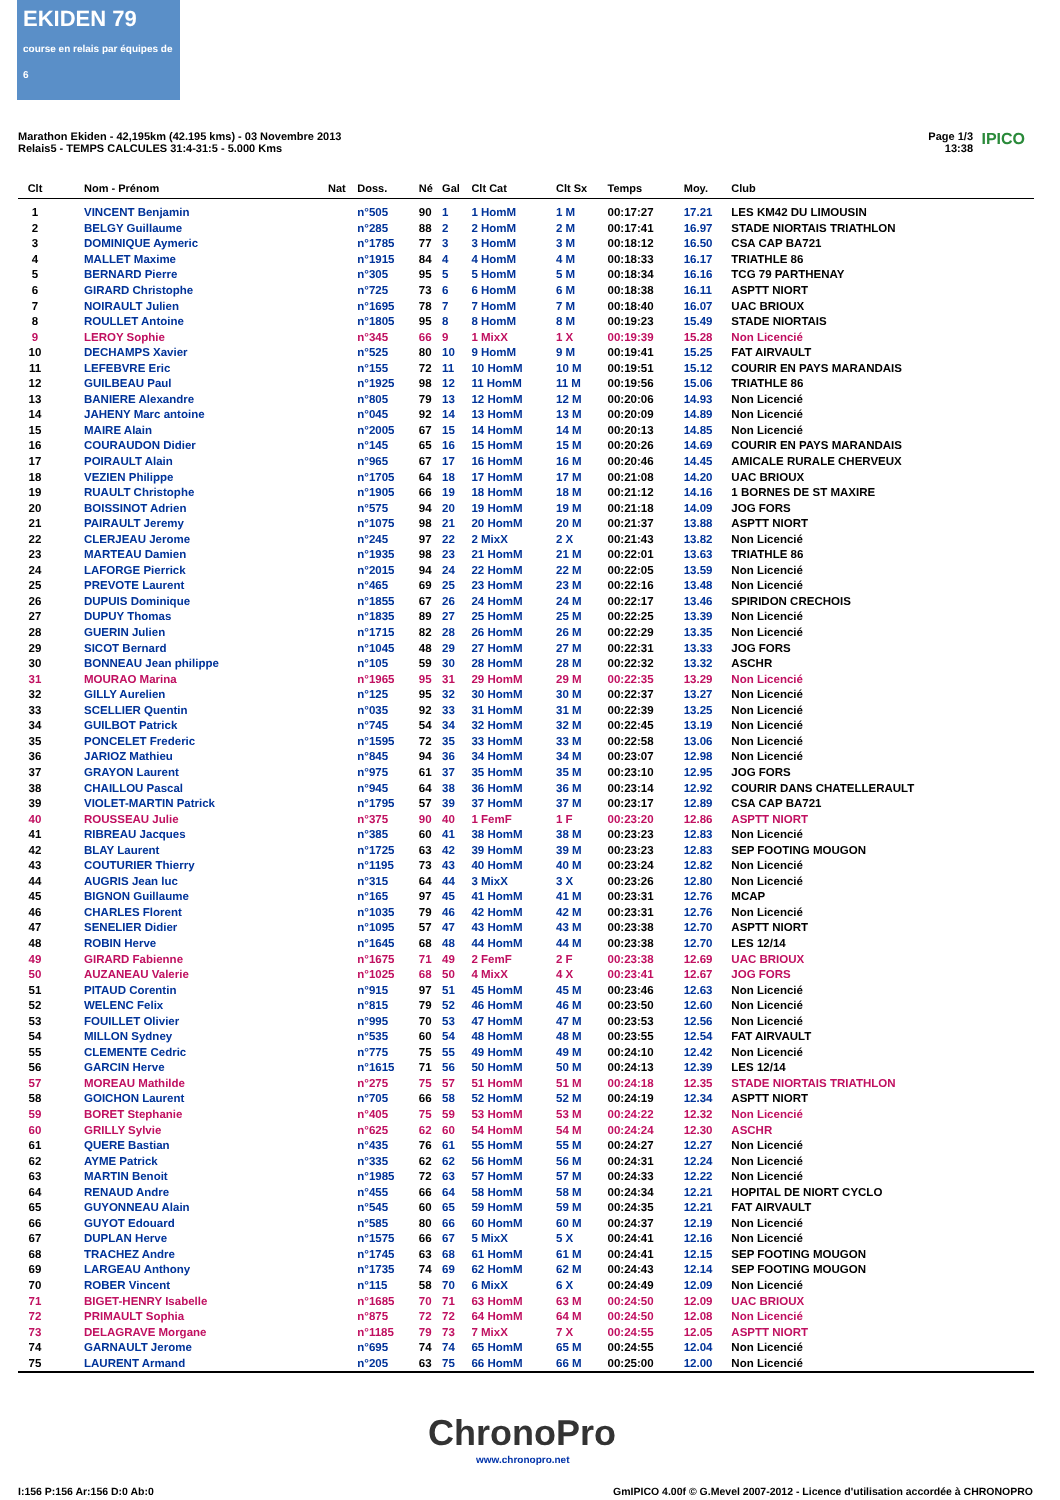EKIDEN 79
course en relais par équipes de 6
Marathon Ekiden - 42,195km (42.195 kms) - 03 Novembre 2013
Relais5 - TEMPS CALCULES 31:4-31:5 - 5.000 Kms
Page 1/3
13:38
IPICO
| Clt | Nom - Prénom | Nat | Doss. | Né | Gal | Clt Cat | Clt Sx | Temps | Moy. | Club |
| --- | --- | --- | --- | --- | --- | --- | --- | --- | --- | --- |
| 1 | VINCENT Benjamin | | n°505 | 90 | 1 | 1 HomM | 1 M | 00:17:27 | 17.21 | LES KM42 DU LIMOUSIN |
| 2 | BELGY Guillaume | | n°285 | 88 | 2 | 2 HomM | 2 M | 00:17:41 | 16.97 | STADE NIORTAIS TRIATHLON |
| 3 | DOMINIQUE Aymeric | | n°1785 | 77 | 3 | 3 HomM | 3 M | 00:18:12 | 16.50 | CSA CAP BA721 |
| 4 | MALLET Maxime | | n°1915 | 84 | 4 | 4 HomM | 4 M | 00:18:33 | 16.17 | TRIATHLE 86 |
| 5 | BERNARD Pierre | | n°305 | 95 | 5 | 5 HomM | 5 M | 00:18:34 | 16.16 | TCG 79 PARTHENAY |
| 6 | GIRARD Christophe | | n°725 | 73 | 6 | 6 HomM | 6 M | 00:18:38 | 16.11 | ASPTT NIORT |
| 7 | NOIRAULT Julien | | n°1695 | 78 | 7 | 7 HomM | 7 M | 00:18:40 | 16.07 | UAC BRIOUX |
| 8 | ROULLET Antoine | | n°1805 | 95 | 8 | 8 HomM | 8 M | 00:19:23 | 15.49 | STADE NIORTAIS |
| 9 | LEROY Sophie | | n°345 | 66 | 9 | 1 MixX | 1 X | 00:19:39 | 15.28 | Non Licencié |
| 10 | DECHAMPS Xavier | | n°525 | 80 | 10 | 9 HomM | 9 M | 00:19:41 | 15.25 | FAT AIRVAULT |
| 11 | LEFEBVRE Eric | | n°155 | 72 | 11 | 10 HomM | 10 M | 00:19:51 | 15.12 | COURIR EN PAYS MARANDAIS |
| 12 | GUILBEAU Paul | | n°1925 | 98 | 12 | 11 HomM | 11 M | 00:19:56 | 15.06 | TRIATHLE 86 |
| 13 | BANIERE Alexandre | | n°805 | 79 | 13 | 12 HomM | 12 M | 00:20:06 | 14.93 | Non Licencié |
| 14 | JAHENY Marc antoine | | n°045 | 92 | 14 | 13 HomM | 13 M | 00:20:09 | 14.89 | Non Licencié |
| 15 | MAIRE Alain | | n°2005 | 67 | 15 | 14 HomM | 14 M | 00:20:13 | 14.85 | Non Licencié |
| 16 | COURAUDON Didier | | n°145 | 65 | 16 | 15 HomM | 15 M | 00:20:26 | 14.69 | COURIR EN PAYS MARANDAIS |
| 17 | POIRAULT Alain | | n°965 | 67 | 17 | 16 HomM | 16 M | 00:20:46 | 14.45 | AMICALE RURALE CHERVEUX |
| 18 | VEZIEN Philippe | | n°1705 | 64 | 18 | 17 HomM | 17 M | 00:21:08 | 14.20 | UAC BRIOUX |
| 19 | RUAULT Christophe | | n°1905 | 66 | 19 | 18 HomM | 18 M | 00:21:12 | 14.16 | 1 BORNES DE ST MAXIRE |
| 20 | BOISSINOT Adrien | | n°575 | 94 | 20 | 19 HomM | 19 M | 00:21:18 | 14.09 | JOG FORS |
| 21 | PAIRAULT Jeremy | | n°1075 | 98 | 21 | 20 HomM | 20 M | 00:21:37 | 13.88 | ASPTT NIORT |
| 22 | CLERJEAU Jerome | | n°245 | 97 | 22 | 2 MixX | 2 X | 00:21:43 | 13.82 | Non Licencié |
| 23 | MARTEAU Damien | | n°1935 | 98 | 23 | 21 HomM | 21 M | 00:22:01 | 13.63 | TRIATHLE 86 |
| 24 | LAFORGE Pierrick | | n°2015 | 94 | 24 | 22 HomM | 22 M | 00:22:05 | 13.59 | Non Licencié |
| 25 | PREVOTE Laurent | | n°465 | 69 | 25 | 23 HomM | 23 M | 00:22:16 | 13.48 | Non Licencié |
| 26 | DUPUIS Dominique | | n°1855 | 67 | 26 | 24 HomM | 24 M | 00:22:17 | 13.46 | SPIRIDON CRECHOIS |
| 27 | DUPUY Thomas | | n°1835 | 89 | 27 | 25 HomM | 25 M | 00:22:25 | 13.39 | Non Licencié |
| 28 | GUERIN Julien | | n°1715 | 82 | 28 | 26 HomM | 26 M | 00:22:29 | 13.35 | Non Licencié |
| 29 | SICOT Bernard | | n°1045 | 48 | 29 | 27 HomM | 27 M | 00:22:31 | 13.33 | JOG FORS |
| 30 | BONNEAU Jean philippe | | n°105 | 59 | 30 | 28 HomM | 28 M | 00:22:32 | 13.32 | ASCHR |
| 31 | MOURAO Marina | | n°1965 | 95 | 31 | 29 HomM | 29 M | 00:22:35 | 13.29 | Non Licencié |
| 32 | GILLY Aurelien | | n°125 | 95 | 32 | 30 HomM | 30 M | 00:22:37 | 13.27 | Non Licencié |
| 33 | SCELLIER Quentin | | n°035 | 92 | 33 | 31 HomM | 31 M | 00:22:39 | 13.25 | Non Licencié |
| 34 | GUILBOT Patrick | | n°745 | 54 | 34 | 32 HomM | 32 M | 00:22:45 | 13.19 | Non Licencié |
| 35 | PONCELET Frederic | | n°1595 | 72 | 35 | 33 HomM | 33 M | 00:22:58 | 13.06 | Non Licencié |
| 36 | JARIOZ Mathieu | | n°845 | 94 | 36 | 34 HomM | 34 M | 00:23:07 | 12.98 | Non Licencié |
| 37 | GRAYON Laurent | | n°975 | 61 | 37 | 35 HomM | 35 M | 00:23:10 | 12.95 | JOG FORS |
| 38 | CHAILLOU Pascal | | n°945 | 64 | 38 | 36 HomM | 36 M | 00:23:14 | 12.92 | COURIR DANS CHATELLERAULT |
| 39 | VIOLET-MARTIN Patrick | | n°1795 | 57 | 39 | 37 HomM | 37 M | 00:23:17 | 12.89 | CSA CAP BA721 |
| 40 | ROUSSEAU Julie | | n°375 | 90 | 40 | 1 FemF | 1 F | 00:23:20 | 12.86 | ASPTT NIORT |
| 41 | RIBREAU Jacques | | n°385 | 60 | 41 | 38 HomM | 38 M | 00:23:23 | 12.83 | Non Licencié |
| 42 | BLAY Laurent | | n°1725 | 63 | 42 | 39 HomM | 39 M | 00:23:23 | 12.83 | SEP FOOTING MOUGON |
| 43 | COUTURIER Thierry | | n°1195 | 73 | 43 | 40 HomM | 40 M | 00:23:24 | 12.82 | Non Licencié |
| 44 | AUGRIS Jean luc | | n°315 | 64 | 44 | 3 MixX | 3 X | 00:23:26 | 12.80 | Non Licencié |
| 45 | BIGNON Guillaume | | n°165 | 97 | 45 | 41 HomM | 41 M | 00:23:31 | 12.76 | MCAP |
| 46 | CHARLES Florent | | n°1035 | 79 | 46 | 42 HomM | 42 M | 00:23:31 | 12.76 | Non Licencié |
| 47 | SENELIER Didier | | n°1095 | 57 | 47 | 43 HomM | 43 M | 00:23:38 | 12.70 | ASPTT NIORT |
| 48 | ROBIN Herve | | n°1645 | 68 | 48 | 44 HomM | 44 M | 00:23:38 | 12.70 | LES 12/14 |
| 49 | GIRARD Fabienne | | n°1675 | 71 | 49 | 2 FemF | 2 F | 00:23:38 | 12.69 | UAC BRIOUX |
| 50 | AUZANEAU Valerie | | n°1025 | 68 | 50 | 4 MixX | 4 X | 00:23:41 | 12.67 | JOG FORS |
| 51 | PITAUD Corentin | | n°915 | 97 | 51 | 45 HomM | 45 M | 00:23:46 | 12.63 | Non Licencié |
| 52 | WELENC Felix | | n°815 | 79 | 52 | 46 HomM | 46 M | 00:23:50 | 12.60 | Non Licencié |
| 53 | FOUILLET Olivier | | n°995 | 70 | 53 | 47 HomM | 47 M | 00:23:53 | 12.56 | Non Licencié |
| 54 | MILLON Sydney | | n°535 | 60 | 54 | 48 HomM | 48 M | 00:23:55 | 12.54 | FAT AIRVAULT |
| 55 | CLEMENTE Cedric | | n°775 | 75 | 55 | 49 HomM | 49 M | 00:24:10 | 12.42 | Non Licencié |
| 56 | GARCIN Herve | | n°1615 | 71 | 56 | 50 HomM | 50 M | 00:24:13 | 12.39 | LES 12/14 |
| 57 | MOREAU Mathilde | | n°275 | 75 | 57 | 51 HomM | 51 M | 00:24:18 | 12.35 | STADE NIORTAIS TRIATHLON |
| 58 | GOICHON Laurent | | n°705 | 66 | 58 | 52 HomM | 52 M | 00:24:19 | 12.34 | ASPTT NIORT |
| 59 | BORET Stephanie | | n°405 | 75 | 59 | 53 HomM | 53 M | 00:24:22 | 12.32 | Non Licencié |
| 60 | GRILLY Sylvie | | n°625 | 62 | 60 | 54 HomM | 54 M | 00:24:24 | 12.30 | ASCHR |
| 61 | QUERE Bastian | | n°435 | 76 | 61 | 55 HomM | 55 M | 00:24:27 | 12.27 | Non Licencié |
| 62 | AYME Patrick | | n°335 | 62 | 62 | 56 HomM | 56 M | 00:24:31 | 12.24 | Non Licencié |
| 63 | MARTIN Benoit | | n°1985 | 72 | 63 | 57 HomM | 57 M | 00:24:33 | 12.22 | Non Licencié |
| 64 | RENAUD Andre | | n°455 | 66 | 64 | 58 HomM | 58 M | 00:24:34 | 12.21 | HOPITAL DE NIORT CYCLO |
| 65 | GUYONNEAU Alain | | n°545 | 60 | 65 | 59 HomM | 59 M | 00:24:35 | 12.21 | FAT AIRVAULT |
| 66 | GUYOT Edouard | | n°585 | 80 | 66 | 60 HomM | 60 M | 00:24:37 | 12.19 | Non Licencié |
| 67 | DUPLAN Herve | | n°1575 | 66 | 67 | 5 MixX | 5 X | 00:24:41 | 12.16 | Non Licencié |
| 68 | TRACHEZ Andre | | n°1745 | 63 | 68 | 61 HomM | 61 M | 00:24:41 | 12.15 | SEP FOOTING MOUGON |
| 69 | LARGEAU Anthony | | n°1735 | 74 | 69 | 62 HomM | 62 M | 00:24:43 | 12.14 | SEP FOOTING MOUGON |
| 70 | ROBER Vincent | | n°115 | 58 | 70 | 6 MixX | 6 X | 00:24:49 | 12.09 | Non Licencié |
| 71 | BIGET-HENRY Isabelle | | n°1685 | 70 | 71 | 63 HomM | 63 M | 00:24:50 | 12.09 | UAC BRIOUX |
| 72 | PRIMAULT Sophia | | n°875 | 72 | 72 | 64 HomM | 64 M | 00:24:50 | 12.08 | Non Licencié |
| 73 | DELAGRAVE Morgane | | n°1185 | 79 | 73 | 7 MixX | 7 X | 00:24:55 | 12.05 | ASPTT NIORT |
| 74 | GARNAULT Jerome | | n°695 | 74 | 74 | 65 HomM | 65 M | 00:24:55 | 12.04 | Non Licencié |
| 75 | LAURENT Armand | | n°205 | 63 | 75 | 66 HomM | 66 M | 00:25:00 | 12.00 | Non Licencié |
ChronoPro
www.chronopro.net
I:156 P:156 Ar:156 D:0 Ab:0
GmIPICO 4.00f © G.Mevel 2007-2012 - Licence d'utilisation accordée à CHRONOPRO